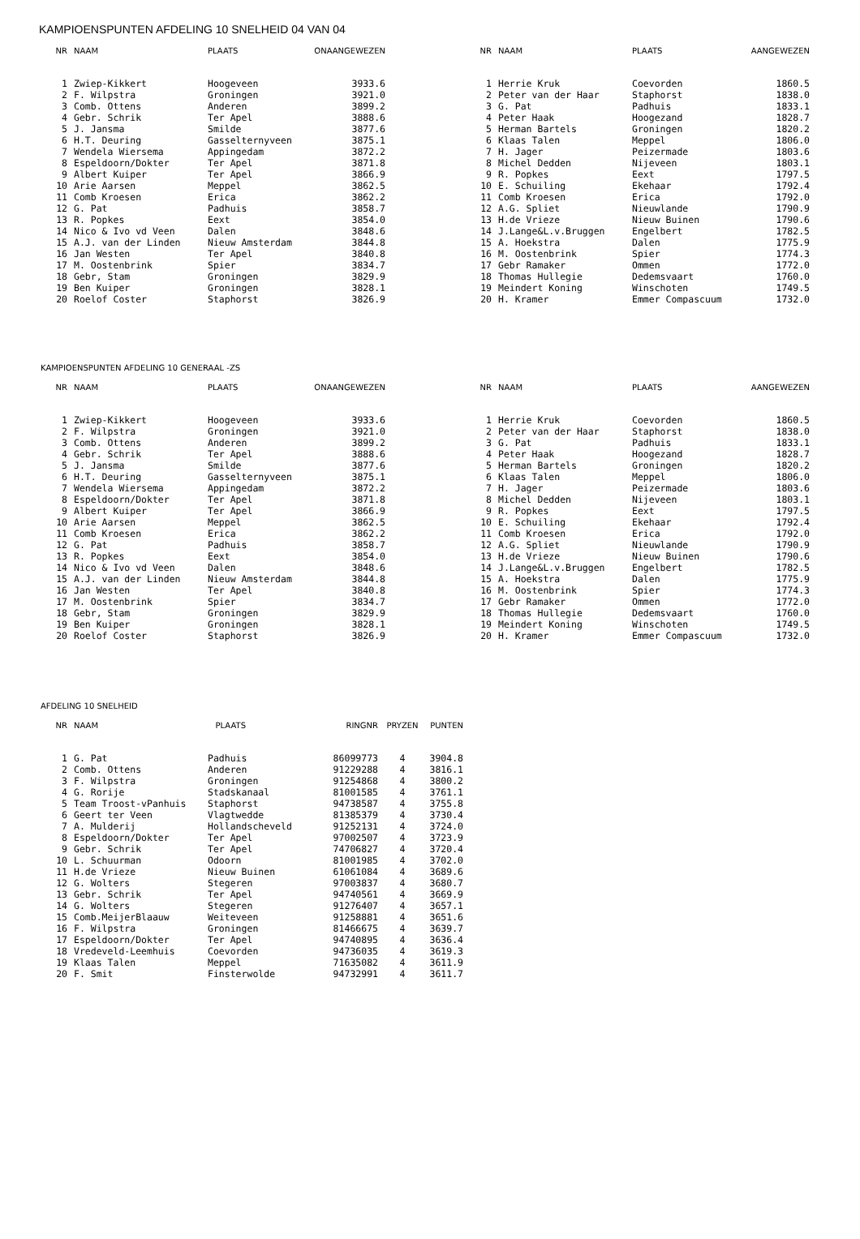KAMPIOENSPUNTEN AFDELING 10 SNELHEID 04 VAN 04
| NR | NAAM | PLAATS | ONAANGEWEZEN |
| --- | --- | --- | --- |
| 1 | Zwiep-Kikkert | Hoogeveen | 3933.6 |
| 2 | F. Wilpstra | Groningen | 3921.0 |
| 3 | Comb. Ottens | Anderen | 3899.2 |
| 4 | Gebr. Schrik | Ter Apel | 3888.6 |
| 5 | J. Jansma | Smilde | 3877.6 |
| 6 | H.T. Deuring | Gasselternyveen | 3875.1 |
| 7 | Wendela Wiersema | Appingedam | 3872.2 |
| 8 | Espeldoorn/Dokter | Ter Apel | 3871.8 |
| 9 | Albert Kuiper | Ter Apel | 3866.9 |
| 10 | Arie Aarsen | Meppel | 3862.5 |
| 11 | Comb Kroesen | Erica | 3862.2 |
| 12 | G. Pat | Padhuis | 3858.7 |
| 13 | R. Popkes | Eext | 3854.0 |
| 14 | Nico & Ivo vd Veen | Dalen | 3848.6 |
| 15 | A.J. van der Linden | Nieuw Amsterdam | 3844.8 |
| 16 | Jan Westen | Ter Apel | 3840.8 |
| 17 | M. Oostenbrink | Spier | 3834.7 |
| 18 | Gebr, Stam | Groningen | 3829.9 |
| 19 | Ben Kuiper | Groningen | 3828.1 |
| 20 | Roelof Coster | Staphorst | 3826.9 |
| NR | NAAM | PLAATS | AANGEWEZEN |
| --- | --- | --- | --- |
| 1 | Herrie Kruk | Coevorden | 1860.5 |
| 2 | Peter van der Haar | Staphorst | 1838.0 |
| 3 | G. Pat | Padhuis | 1833.1 |
| 4 | Peter Haak | Hoogezand | 1828.7 |
| 5 | Herman Bartels | Groningen | 1820.2 |
| 6 | Klaas Talen | Meppel | 1806.0 |
| 7 | H. Jager | Peizermade | 1803.6 |
| 8 | Michel Dedden | Nijeveen | 1803.1 |
| 9 | R. Popkes | Eext | 1797.5 |
| 10 | E. Schuiling | Ekehaar | 1792.4 |
| 11 | Comb Kroesen | Erica | 1792.0 |
| 12 | A.G. Spliet | Nieuwlande | 1790.9 |
| 13 | H.de Vrieze | Nieuw Buinen | 1790.6 |
| 14 | J.Lange&L.v.Bruggen | Engelbert | 1782.5 |
| 15 | A. Hoekstra | Dalen | 1775.9 |
| 16 | M. Oostenbrink | Spier | 1774.3 |
| 17 | Gebr Ramaker | Ommen | 1772.0 |
| 18 | Thomas Hullegie | Dedemsvaart | 1760.0 |
| 19 | Meindert Koning | Winschoten | 1749.5 |
| 20 | H. Kramer | Emmer Compascuum | 1732.0 |
KAMPIOENSPUNTEN AFDELING 10 GENERAAL -ZS
| NR | NAAM | PLAATS | ONAANGEWEZEN |
| --- | --- | --- | --- |
| 1 | Zwiep-Kikkert | Hoogeveen | 3933.6 |
| 2 | F. Wilpstra | Groningen | 3921.0 |
| 3 | Comb. Ottens | Anderen | 3899.2 |
| 4 | Gebr. Schrik | Ter Apel | 3888.6 |
| 5 | J. Jansma | Smilde | 3877.6 |
| 6 | H.T. Deuring | Gasselternyveen | 3875.1 |
| 7 | Wendela Wiersema | Appingedam | 3872.2 |
| 8 | Espeldoorn/Dokter | Ter Apel | 3871.8 |
| 9 | Albert Kuiper | Ter Apel | 3866.9 |
| 10 | Arie Aarsen | Meppel | 3862.5 |
| 11 | Comb Kroesen | Erica | 3862.2 |
| 12 | G. Pat | Padhuis | 3858.7 |
| 13 | R. Popkes | Eext | 3854.0 |
| 14 | Nico & Ivo vd Veen | Dalen | 3848.6 |
| 15 | A.J. van der Linden | Nieuw Amsterdam | 3844.8 |
| 16 | Jan Westen | Ter Apel | 3840.8 |
| 17 | M. Oostenbrink | Spier | 3834.7 |
| 18 | Gebr, Stam | Groningen | 3829.9 |
| 19 | Ben Kuiper | Groningen | 3828.1 |
| 20 | Roelof Coster | Staphorst | 3826.9 |
| NR | NAAM | PLAATS | AANGEWEZEN |
| --- | --- | --- | --- |
| 1 | Herrie Kruk | Coevorden | 1860.5 |
| 2 | Peter van der Haar | Staphorst | 1838.0 |
| 3 | G. Pat | Padhuis | 1833.1 |
| 4 | Peter Haak | Hoogezand | 1828.7 |
| 5 | Herman Bartels | Groningen | 1820.2 |
| 6 | Klaas Talen | Meppel | 1806.0 |
| 7 | H. Jager | Peizermade | 1803.6 |
| 8 | Michel Dedden | Nijeveen | 1803.1 |
| 9 | R. Popkes | Eext | 1797.5 |
| 10 | E. Schuiling | Ekehaar | 1792.4 |
| 11 | Comb Kroesen | Erica | 1792.0 |
| 12 | A.G. Spliet | Nieuwlande | 1790.9 |
| 13 | H.de Vrieze | Nieuw Buinen | 1790.6 |
| 14 | J.Lange&L.v.Bruggen | Engelbert | 1782.5 |
| 15 | A. Hoekstra | Dalen | 1775.9 |
| 16 | M. Oostenbrink | Spier | 1774.3 |
| 17 | Gebr Ramaker | Ommen | 1772.0 |
| 18 | Thomas Hullegie | Dedemsvaart | 1760.0 |
| 19 | Meindert Koning | Winschoten | 1749.5 |
| 20 | H. Kramer | Emmer Compascuum | 1732.0 |
AFDELING 10 SNELHEID
| NR | NAAM | PLAATS | RINGNR | PRYZEN | PUNTEN |
| --- | --- | --- | --- | --- | --- |
| 1 | G. Pat | Padhuis | 86099773 | 4 | 3904.8 |
| 2 | Comb. Ottens | Anderen | 91229288 | 4 | 3816.1 |
| 3 | F. Wilpstra | Groningen | 91254868 | 4 | 3800.2 |
| 4 | G. Rorije | Stadskanaal | 81001585 | 4 | 3761.1 |
| 5 | Team Troost-vPanhuis | Staphorst | 94738587 | 4 | 3755.8 |
| 6 | Geert ter Veen | Vlagtwedde | 81385379 | 4 | 3730.4 |
| 7 | A. Mulderij | Hollandscheveld | 91252131 | 4 | 3724.0 |
| 8 | Espeldoorn/Dokter | Ter Apel | 97002507 | 4 | 3723.9 |
| 9 | Gebr. Schrik | Ter Apel | 74706827 | 4 | 3720.4 |
| 10 | L. Schuurman | Odoorn | 81001985 | 4 | 3702.0 |
| 11 | H.de Vrieze | Nieuw Buinen | 61061084 | 4 | 3689.6 |
| 12 | G. Wolters | Stegeren | 97003837 | 4 | 3680.7 |
| 13 | Gebr. Schrik | Ter Apel | 94740561 | 4 | 3669.9 |
| 14 | G. Wolters | Stegeren | 91276407 | 4 | 3657.1 |
| 15 | Comb.MeijerBlaauw | Weiteveen | 91258881 | 4 | 3651.6 |
| 16 | F. Wilpstra | Groningen | 81466675 | 4 | 3639.7 |
| 17 | Espeldoorn/Dokter | Ter Apel | 94740895 | 4 | 3636.4 |
| 18 | Vredeveld-Leemhuis | Coevorden | 94736035 | 4 | 3619.3 |
| 19 | Klaas Talen | Meppel | 71635082 | 4 | 3611.9 |
| 20 | F. Smit | Finsterwolde | 94732991 | 4 | 3611.7 |